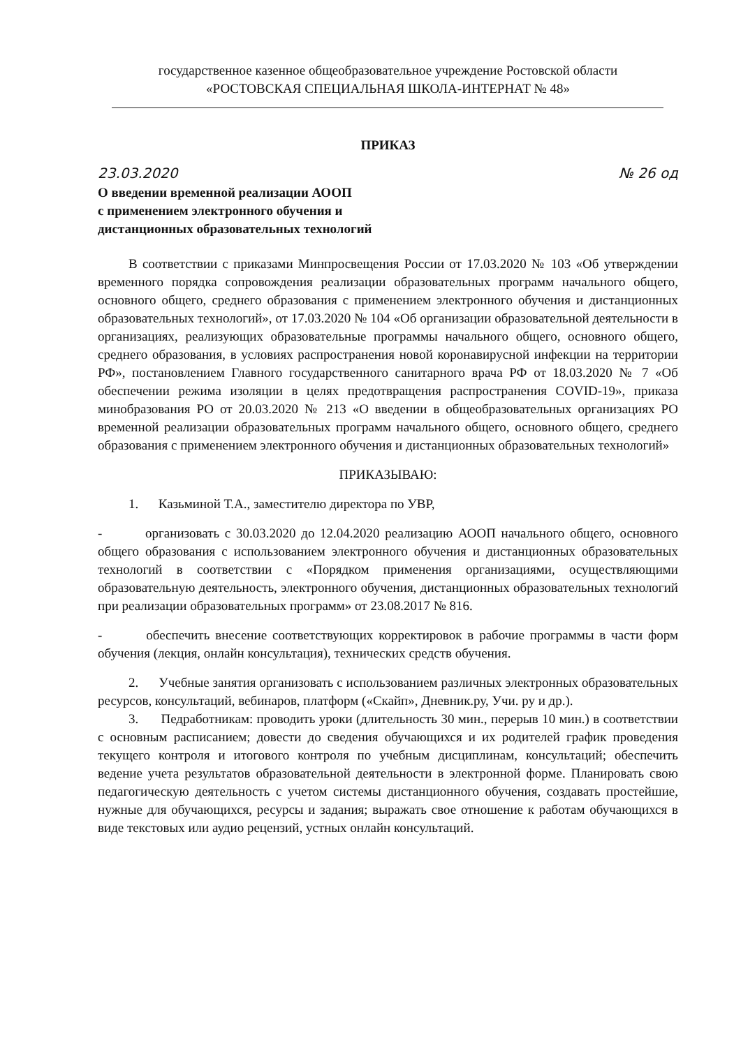государственное казенное общеобразовательное учреждение Ростовской области
«РОСТОВСКАЯ СПЕЦИАЛЬНАЯ ШКОЛА-ИНТЕРНАТ № 48»
ПРИКАЗ
23.03.2020 № 26 од
О введении временной реализации АООП
с применением электронного обучения и
дистанционных образовательных технологий
В соответствии с приказами Минпросвещения России от 17.03.2020 № 103 «Об утверждении временного порядка сопровождения реализации образовательных программ начального общего, основного общего, среднего образования с применением электронного обучения и дистанционных образовательных технологий», от 17.03.2020 № 104 «Об организации образовательной деятельности в организациях, реализующих образовательные программы начального общего, основного общего, среднего образования, в условиях распространения новой коронавирусной инфекции на территории РФ», постановлением Главного государственного санитарного врача РФ от 18.03.2020 № 7 «Об обеспечении режима изоляции в целях предотвращения распространения COVID-19», приказа минобразования РО от 20.03.2020 № 213 «О введении в общеобразовательных организациях РО временной реализации образовательных программ начального общего, основного общего, среднего образования с применением электронного обучения и дистанционных образовательных технологий»
ПРИКАЗЫВАЮ:
1. Казьминой Т.А., заместителю директора по УВР,
- организовать с 30.03.2020 до 12.04.2020 реализацию АООП начального общего, основного общего образования с использованием электронного обучения и дистанционных образовательных технологий в соответствии с «Порядком применения организациями, осуществляющими образовательную деятельность, электронного обучения, дистанционных образовательных технологий при реализации образовательных программ» от 23.08.2017 № 816.
- обеспечить внесение соответствующих корректировок в рабочие программы в части форм обучения (лекция, онлайн консультация), технических средств обучения.
2. Учебные занятия организовать с использованием различных электронных образовательных ресурсов, консультаций, вебинаров, платформ («Скайп», Дневник.ру, Учи. ру и др.).
3. Педработникам: проводить уроки (длительность 30 мин., перерыв 10 мин.) в соответствии с основным расписанием; довести до сведения обучающихся и их родителей график проведения текущего контроля и итогового контроля по учебным дисциплинам, консультаций; обеспечить ведение учета результатов образовательной деятельности в электронной форме. Планировать свою педагогическую деятельность с учетом системы дистанционного обучения, создавать простейшие, нужные для обучающихся, ресурсы и задания; выражать свое отношение к работам обучающихся в виде текстовых или аудио рецензий, устных онлайн консультаций.